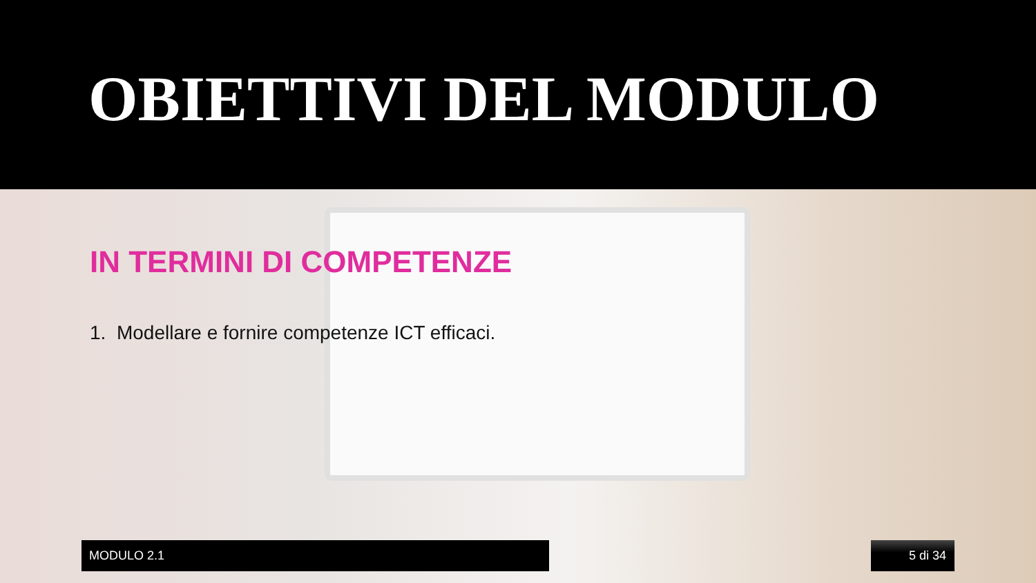OBIETTIVI DEL MODULO
IN TERMINI DI COMPETENZE
1. Modellare e fornire competenze ICT efficaci.
MODULO 2.1 5 di 34